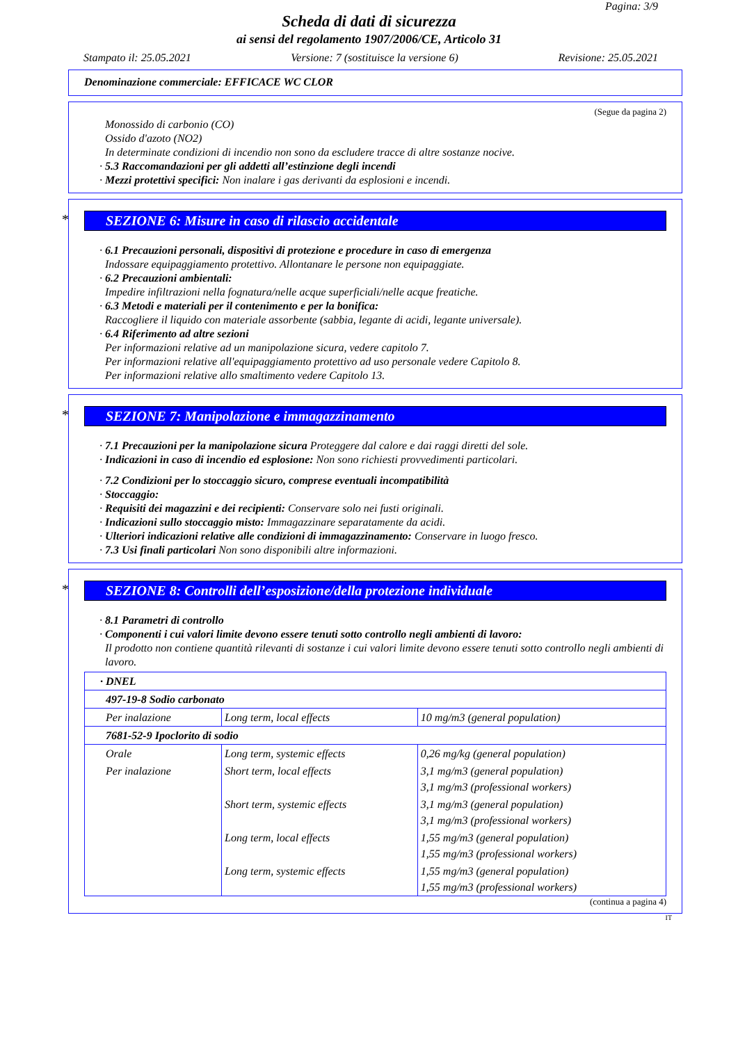Pagina: 3/9
Scheda di dati di sicurezza
ai sensi del regolamento 1907/2006/CE, Articolo 31
Stampato il: 25.05.2021 Versione: 7 (sostituisce la versione 6) Revisione: 25.05.2021
Denominazione commerciale: EFFICACE WC CLOR
(Segue da pagina 2)
Monossido di carbonio (CO)
Ossido d'azoto (NO2)
In determinate condizioni di incendio non sono da escludere tracce di altre sostanze nocive.
· 5.3 Raccomandazioni per gli addetti all’estinzione degli incendi
· Mezzi protettivi specifici: Non inalare i gas derivanti da esplosioni e incendi.
* SEZIONE 6: Misure in caso di rilascio accidentale
· 6.1 Precauzioni personali, dispositivi di protezione e procedure in caso di emergenza
Indossare equipaggiamento protettivo. Allontanare le persone non equipaggiate.
· 6.2 Precauzioni ambientali:
Impedire infiltrazioni nella fognatura/nelle acque superficiali/nelle acque freatiche.
· 6.3 Metodi e materiali per il contenimento e per la bonifica:
Raccogliere il liquido con materiale assorbente (sabbia, legante di acidi, legante universale).
· 6.4 Riferimento ad altre sezioni
Per informazioni relative ad un manipolazione sicura, vedere capitolo 7.
Per informazioni relative all'equipaggiamento protettivo ad uso personale vedere Capitolo 8.
Per informazioni relative allo smaltimento vedere Capitolo 13.
* SEZIONE 7: Manipolazione e immagazzinamento
· 7.1 Precauzioni per la manipolazione sicura Proteggere dal calore e dai raggi diretti del sole.
· Indicazioni in caso di incendio ed esplosione: Non sono richiesti provvedimenti particolari.
· 7.2 Condizioni per lo stoccaggio sicuro, comprese eventuali incompatibilità
· Stoccaggio:
· Requisiti dei magazzini e dei recipienti: Conservare solo nei fusti originali.
· Indicazioni sullo stoccaggio misto: Immagazzinare separatamente da acidi.
· Ulteriori indicazioni relative alle condizioni di immagazzinamento: Conservare in luogo fresco.
· 7.3 Usi finali particolari Non sono disponibili altre informazioni.
* SEZIONE 8: Controlli dell’esposizione/della protezione individuale
· 8.1 Parametri di controllo
· Componenti i cui valori limite devono essere tenuti sotto controllo negli ambienti di lavoro:
Il prodotto non contiene quantità rilevanti di sostanze i cui valori limite devono essere tenuti sotto controllo negli ambienti di lavoro.
| · DNEL | | |
| 497-19-8 Sodio carbonato | | |
| Per inalazione | Long term, local effects | 10 mg/m3 (general population) |
| 7681-52-9 Ipoclorito di sodio | | |
| Orale | Long term, systemic effects | 0,26 mg/kg (general population) |
| Per inalazione | Short term, local effects | 3,1 mg/m3 (general population) 3,1 mg/m3 (professional workers) |
| | Short term, systemic effects | 3,1 mg/m3 (general population) 3,1 mg/m3 (professional workers) |
| | Long term, local effects | 1,55 mg/m3 (general population) 1,55 mg/m3 (professional workers) |
| | Long term, systemic effects | 1,55 mg/m3 (general population) 1,55 mg/m3 (professional workers) |
(continua a pagina 4)
IT